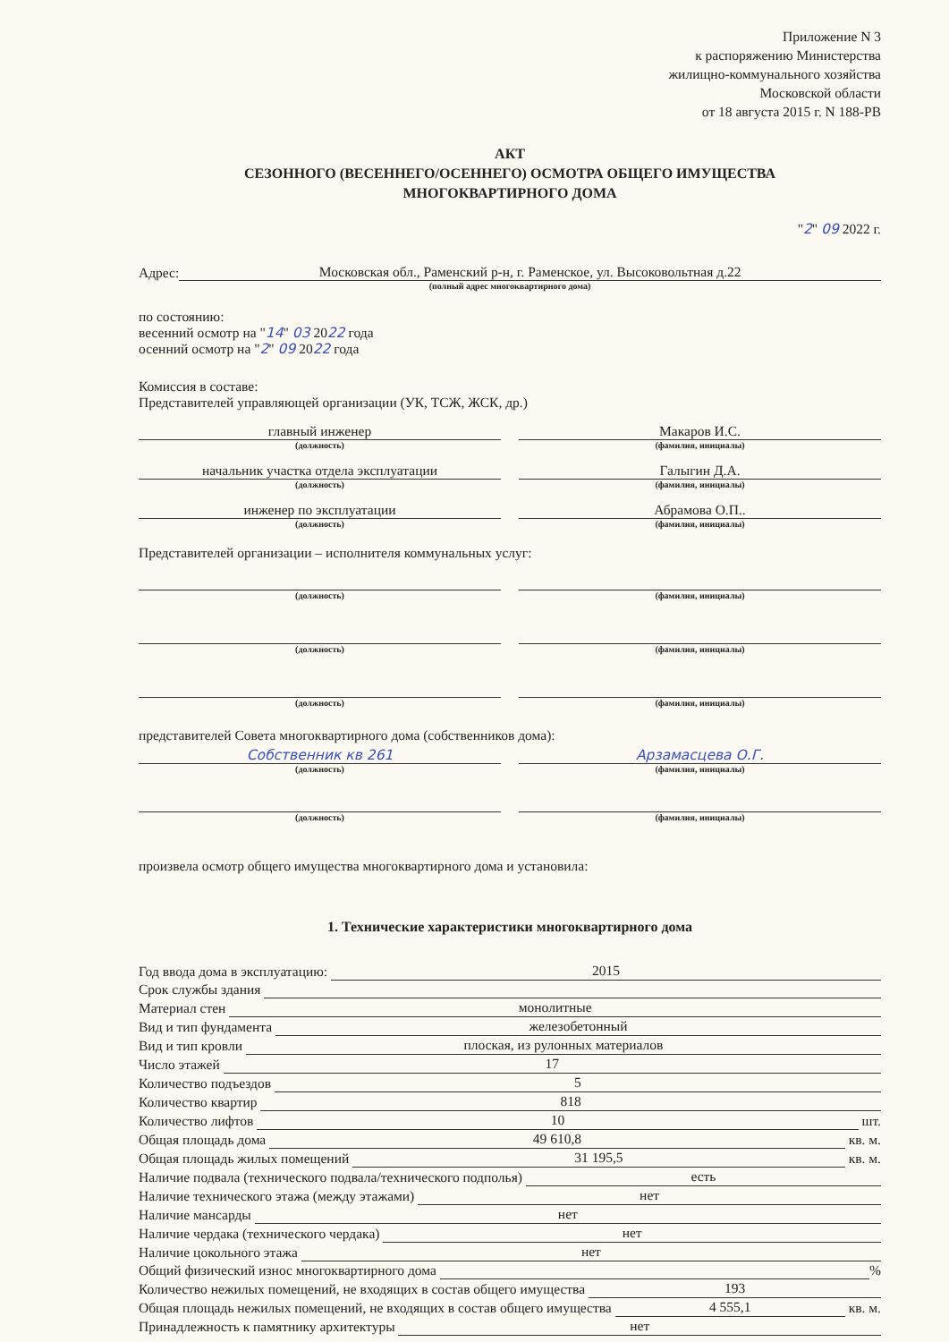Приложение N 3
к распоряжению Министерства
жилищно-коммунального хозяйства
Московской области
от 18 августа 2015 г. N 188-РВ
АКТ
СЕЗОННОГО (ВЕСЕННЕГО/ОСЕННЕГО) ОСМОТРА ОБЩЕГО ИМУЩЕСТВА
МНОГОКВАРТИРНОГО ДОМА
"2" 09 2022 г.
Адрес: Московская обл., Раменский р-н, г. Раменское, ул. Высоковольтная д.22
(полный адрес многоквартирного дома)
по состоянию:
весенний осмотр на "14" 03 2022 года
осенний осмотр на "2" 09 2022 года
Комиссия в составе:
Представителей управляющей организации (УК, ТСЖ, ЖСК, др.)
главный инженер
(должность)
Макаров И.С.
(фамилия, инициалы)
начальник участка отдела эксплуатации
(должность)
Галыгин Д.А.
(фамилия, инициалы)
инженер по эксплуатации
(должность)
Абрамова О.П..
(фамилия, инициалы)
Представителей организации – исполнителя коммунальных услуг:
(должность) (фамилия, инициалы)
(должность) (фамилия, инициалы)
(должность) (фамилия, инициалы)
представителей Совета многоквартирного дома (собственников дома):
Собственник кв 261
(должность)
Арзамасцева О.Г.
(фамилия, инициалы)
(должность) (фамилия, инициалы)
произвела осмотр общего имущества многоквартирного дома и установила:
1. Технические характеристики многоквартирного дома
Год ввода дома в эксплуатацию: 2015
Срок службы здания
Материал стен монолитные
Вид и тип фундамента железобетонный
Вид и тип кровли плоская, из рулонных материалов
Число этажей 17
Количество подъездов 5
Количество квартир 818
Количество лифтов 10 шт.
Общая площадь дома 49 610,8 кв. м.
Общая площадь жилых помещений 31 195,5 кв. м.
Наличие подвала (технического подвала/технического подполья) есть
Наличие технического этажа (между этажами) нет
Наличие мансарды нет
Наличие чердака (технического чердака) нет
Наличие цокольного этажа нет
Общий физический износ многоквартирного дома %
Количество нежилых помещений, не входящих в состав общего имущества 193
Общая площадь нежилых помещений, не входящих в состав общего имущества 4 555,1 кв. м.
Принадлежность к памятнику архитектуры нет